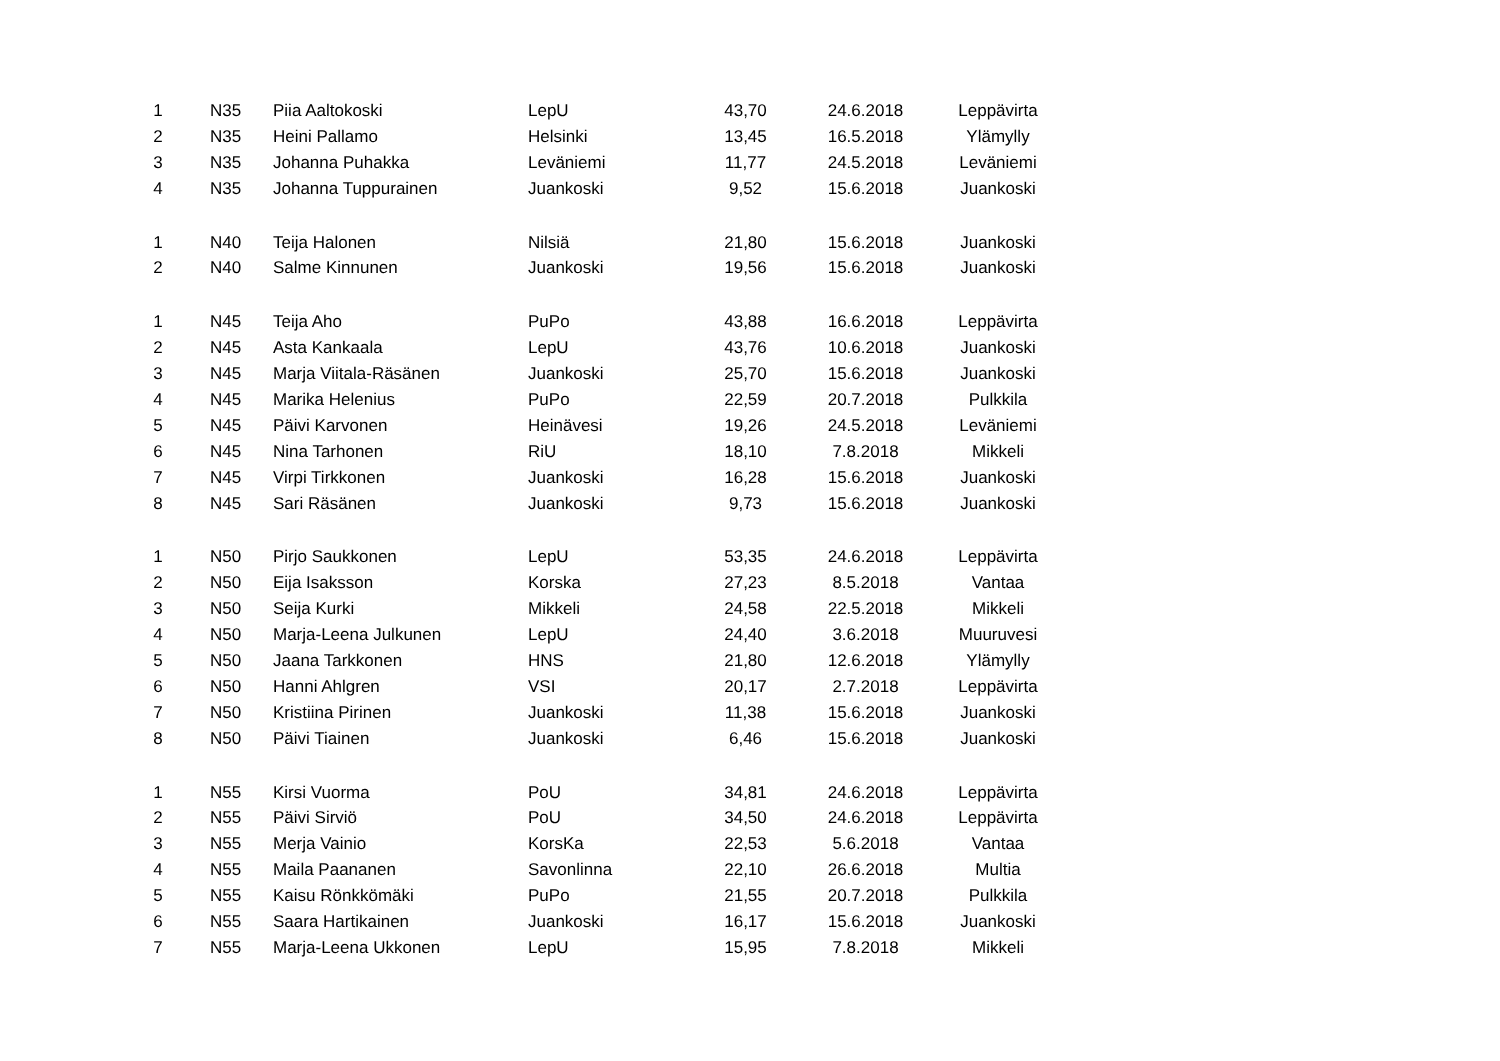| 1 | N35 | Piia Aaltokoski | LepU | 43,70 | 24.6.2018 | Leppävirta |
| 2 | N35 | Heini Pallamo | Helsinki | 13,45 | 16.5.2018 | Ylämylly |
| 3 | N35 | Johanna Puhakka | Leväniemi | 11,77 | 24.5.2018 | Leväniemi |
| 4 | N35 | Johanna Tuppurainen | Juankoski | 9,52 | 15.6.2018 | Juankoski |
| 1 | N40 | Teija Halonen | Nilsiä | 21,80 | 15.6.2018 | Juankoski |
| 2 | N40 | Salme Kinnunen | Juankoski | 19,56 | 15.6.2018 | Juankoski |
| 1 | N45 | Teija Aho | PuPo | 43,88 | 16.6.2018 | Leppävirta |
| 2 | N45 | Asta Kankaala | LepU | 43,76 | 10.6.2018 | Juankoski |
| 3 | N45 | Marja Viitala-Räsänen | Juankoski | 25,70 | 15.6.2018 | Juankoski |
| 4 | N45 | Marika Helenius | PuPo | 22,59 | 20.7.2018 | Pulkkila |
| 5 | N45 | Päivi Karvonen | Heinävesi | 19,26 | 24.5.2018 | Leväniemi |
| 6 | N45 | Nina Tarhonen | RiU | 18,10 | 7.8.2018 | Mikkeli |
| 7 | N45 | Virpi Tirkkonen | Juankoski | 16,28 | 15.6.2018 | Juankoski |
| 8 | N45 | Sari Räsänen | Juankoski | 9,73 | 15.6.2018 | Juankoski |
| 1 | N50 | Pirjo Saukkonen | LepU | 53,35 | 24.6.2018 | Leppävirta |
| 2 | N50 | Eija Isaksson | Korska | 27,23 | 8.5.2018 | Vantaa |
| 3 | N50 | Seija Kurki | Mikkeli | 24,58 | 22.5.2018 | Mikkeli |
| 4 | N50 | Marja-Leena Julkunen | LepU | 24,40 | 3.6.2018 | Muuruvesi |
| 5 | N50 | Jaana Tarkkonen | HNS | 21,80 | 12.6.2018 | Ylämylly |
| 6 | N50 | Hanni Ahlgren | VSI | 20,17 | 2.7.2018 | Leppävirta |
| 7 | N50 | Kristiina Pirinen | Juankoski | 11,38 | 15.6.2018 | Juankoski |
| 8 | N50 | Päivi Tiainen | Juankoski | 6,46 | 15.6.2018 | Juankoski |
| 1 | N55 | Kirsi Vuorma | PoU | 34,81 | 24.6.2018 | Leppävirta |
| 2 | N55 | Päivi Sirviö | PoU | 34,50 | 24.6.2018 | Leppävirta |
| 3 | N55 | Merja Vainio | KorsKa | 22,53 | 5.6.2018 | Vantaa |
| 4 | N55 | Maila Paananen | Savonlinna | 22,10 | 26.6.2018 | Multia |
| 5 | N55 | Kaisu Rönkkömäki | PuPo | 21,55 | 20.7.2018 | Pulkkila |
| 6 | N55 | Saara Hartikainen | Juankoski | 16,17 | 15.6.2018 | Juankoski |
| 7 | N55 | Marja-Leena Ukkonen | LepU | 15,95 | 7.8.2018 | Mikkeli |